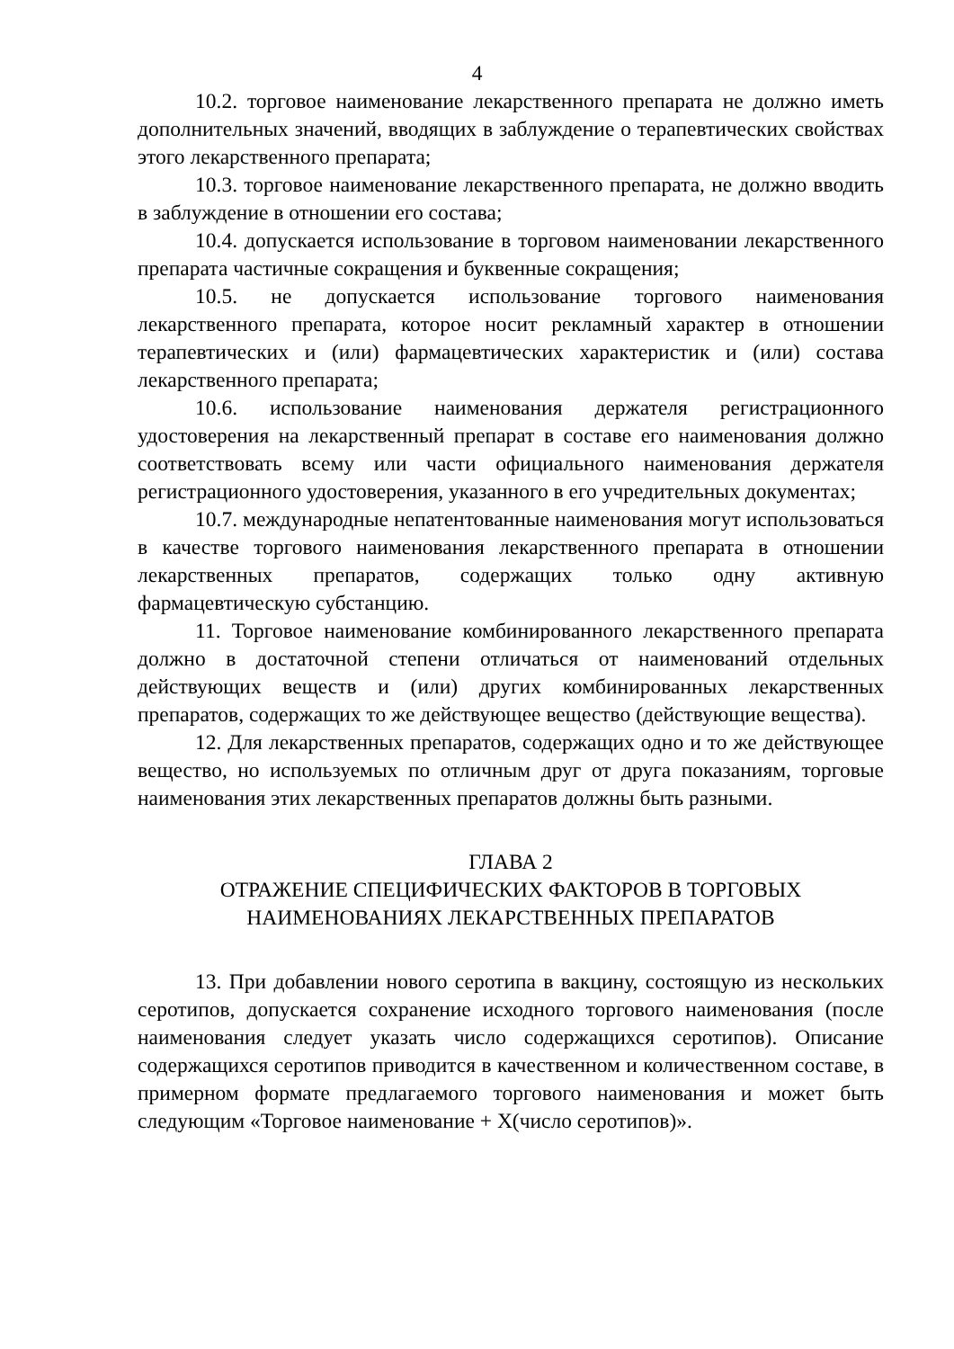4
10.2. торговое наименование лекарственного препарата не должно иметь дополнительных значений, вводящих в заблуждение о терапевтических свойствах этого лекарственного препарата;
10.3. торговое наименование лекарственного препарата, не должно вводить в заблуждение в отношении его состава;
10.4. допускается использование в торговом наименовании лекарственного препарата частичные сокращения и буквенные сокращения;
10.5. не допускается использование торгового наименования лекарственного препарата, которое носит рекламный характер в отношении терапевтических и (или) фармацевтических характеристик и (или) состава лекарственного препарата;
10.6. использование наименования держателя регистрационного удостоверения на лекарственный препарат в составе его наименования должно соответствовать всему или части официального наименования держателя регистрационного удостоверения, указанного в его учредительных документах;
10.7. международные непатентованные наименования могут использоваться в качестве торгового наименования лекарственного препарата в отношении лекарственных препаратов, содержащих только одну активную фармацевтическую субстанцию.
11. Торговое наименование комбинированного лекарственного препарата должно в достаточной степени отличаться от наименований отдельных действующих веществ и (или) других комбинированных лекарственных препаратов, содержащих то же действующее вещество (действующие вещества).
12. Для лекарственных препаратов, содержащих одно и то же действующее вещество, но используемых по отличным друг от друга показаниям, торговые наименования этих лекарственных препаратов должны быть разными.
ГЛАВА 2
ОТРАЖЕНИЕ СПЕЦИФИЧЕСКИХ ФАКТОРОВ В ТОРГОВЫХ
НАИМЕНОВАНИЯХ ЛЕКАРСТВЕННЫХ ПРЕПАРАТОВ
13. При добавлении нового серотипа в вакцину, состоящую из нескольких серотипов, допускается сохранение исходного торгового наименования (после наименования следует указать число содержащихся серотипов). Описание содержащихся серотипов приводится в качественном и количественном составе, в примерном формате предлагаемого торгового наименования и может быть следующим «Торговое наименование + Х(число серотипов)».